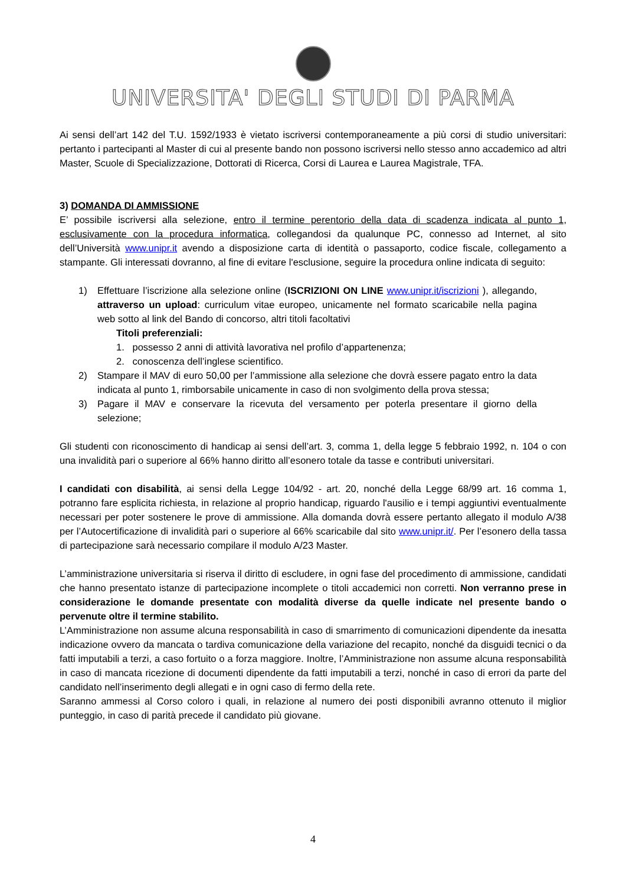UNIVERSITA' DEGLI STUDI DI PARMA
Ai sensi dell’art 142 del T.U. 1592/1933 è vietato iscriversi contemporaneamente a più corsi di studio universitari: pertanto i partecipanti al Master di cui al presente bando non possono iscriversi nello stesso anno accademico ad altri Master, Scuole di Specializzazione, Dottorati di Ricerca, Corsi di Laurea e Laurea Magistrale, TFA.
3) DOMANDA DI AMMISSIONE
E’ possibile iscriversi alla selezione, entro il termine perentorio della data di scadenza indicata al punto 1, esclusivamente con la procedura informatica, collegandosi da qualunque PC, connesso ad Internet, al sito dell’Università www.unipr.it avendo a disposizione carta di identità o passaporto, codice fiscale, collegamento a stampante. Gli interessati dovranno, al fine di evitare l'esclusione, seguire la procedura online indicata di seguito:
1) Effettuare l’iscrizione alla selezione online (ISCRIZIONI ON LINE www.unipr.it/iscrizioni ), allegando, attraverso un upload: curriculum vitae europeo, unicamente nel formato scaricabile nella pagina web sotto al link del Bando di concorso, altri titoli facoltativi
Titoli preferenziali:
1. possesso 2 anni di attività lavorativa nel profilo d’appartenenza;
2. conoscenza dell’inglese scientifico.
2) Stampare il MAV di euro 50,00 per l’ammissione alla selezione che dovrà essere pagato entro la data indicata al punto 1, rimborsabile unicamente in caso di non svolgimento della prova stessa;
3) Pagare il MAV e conservare la ricevuta del versamento per poterla presentare il giorno della selezione;
Gli studenti con riconoscimento di handicap ai sensi dell’art. 3, comma 1, della legge 5 febbraio 1992, n. 104 o con una invalidità pari o superiore al 66% hanno diritto all’esonero totale da tasse e contributi universitari.
I candidati con disabilità, ai sensi della Legge 104/92 - art. 20, nonché della Legge 68/99 art. 16 comma 1, potranno fare esplicita richiesta, in relazione al proprio handicap, riguardo l'ausilio e i tempi aggiuntivi eventualmente necessari per poter sostenere le prove di ammissione. Alla domanda dovrà essere pertanto allegato il modulo A/38 per l’Autocertificazione di invalidità pari o superiore al 66% scaricabile dal sito www.unipr.it/. Per l’esonero della tassa di partecipazione sarà necessario compilare il modulo A/23 Master.
L’amministrazione universitaria si riserva il diritto di escludere, in ogni fase del procedimento di ammissione, candidati che hanno presentato istanze di partecipazione incomplete o titoli accademici non corretti. Non verranno prese in considerazione le domande presentate con modalità diverse da quelle indicate nel presente bando o pervenute oltre il termine stabilito.
L’Amministrazione non assume alcuna responsabilità in caso di smarrimento di comunicazioni dipendente da inesatta indicazione ovvero da mancata o tardiva comunicazione della variazione del recapito, nonché da disguidi tecnici o da fatti imputabili a terzi, a caso fortuito o a forza maggiore. Inoltre, l’Amministrazione non assume alcuna responsabilità in caso di mancata ricezione di documenti dipendente da fatti imputabili a terzi, nonché in caso di errori da parte del candidato nell’inserimento degli allegati e in ogni caso di fermo della rete.
Saranno ammessi al Corso coloro i quali, in relazione al numero dei posti disponibili avranno ottenuto il miglior punteggio, in caso di parità precede il candidato più giovane.
4